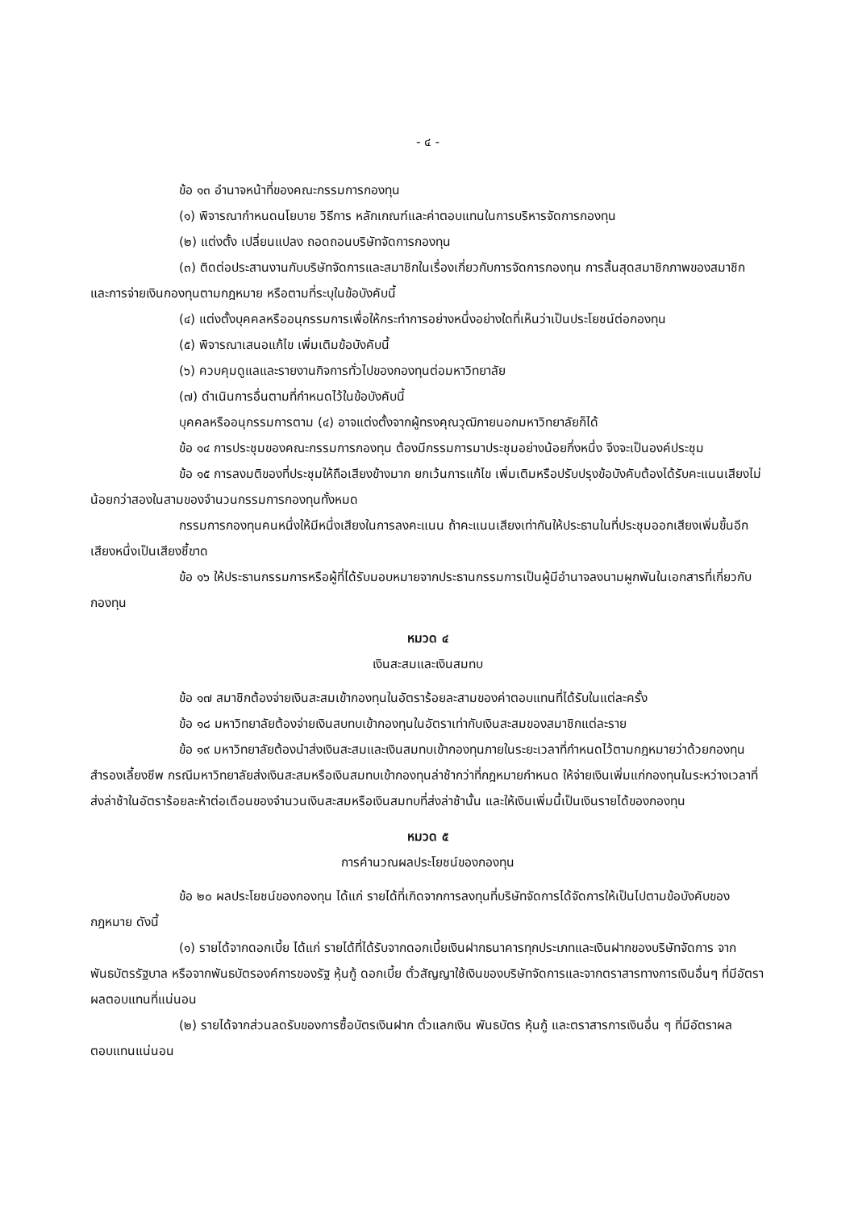- ๔ -
ข้อ ๑๓ อำนาจหน้าที่ของคณะกรรมการกองทุน
(๑) พิจารณากำหนดนโยบาย วิธีการ หลักเกณฑ์และค่าตอบแทนในการบริหารจัดการกองทุน
(๒) แต่งตั้ง เปลี่ยนแปลง ถอดถอนบริษัทจัดการกองทุน
(๓) ติดต่อประสานงานกับบริษัทจัดการและสมาชิกในเรื่องเกี่ยวกับการจัดการกองทุน การสิ้นสุดสมาชิกภาพของสมาชิก และการจ่ายเงินกองทุนตามกฎหมาย หรือตามที่ระบุในข้อบังคับนี้
(๔) แต่งตั้งบุคคลหรืออนุกรรมการเพื่อให้กระทำการอย่างหนึ่งอย่างใดที่เห็นว่าเป็นประโยชน์ต่อกองทุน
(๕) พิจารณาเสนอแก้ไข เพิ่มเติมข้อบังคับนี้
(๖) ควบคุมดูแลและรายงานกิจการทั่วไปของกองทุนต่อมหาวิทยาลัย
(๗) ดำเนินการอื่นตามที่กำหนดไว้ในข้อบังคับนี้
บุคคลหรืออนุกรรมการตาม (๔) อาจแต่งตั้งจากผู้ทรงคุณวุฒิภายนอกมหาวิทยาลัยก็ได้
ข้อ ๑๔ การประชุมของคณะกรรมการกองทุน ต้องมีกรรมการมาประชุมอย่างน้อยกึ่งหนึ่ง จึงจะเป็นองค์ประชุม
ข้อ ๑๕ การลงมติของที่ประชุมให้ถือเสียงข้างมาก ยกเว้นการแก้ไข เพิ่มเติมหรือปรับปรุงข้อบังคับต้องได้รับคะแนนเสียงไม่น้อยกว่าสองในสามของจำนวนกรรมการกองทุนทั้งหมด
กรรมการกองทุนคนหนึ่งให้มีหนึ่งเสียงในการลงคะแนน ถ้าคะแนนเสียงเท่ากันให้ประธานในที่ประชุมออกเสียงเพิ่มขึ้นอีกเสียงหนึ่งเป็นเสียงชี้ขาด
ข้อ ๑๖ ให้ประธานกรรมการหรือผู้ที่ได้รับมอบหมายจากประธานกรรมการเป็นผู้มีอำนาจลงนามผูกพันในเอกสารที่เกี่ยวกับกองทุน
หมวด ๔
เงินสะสมและเงินสมทบ
ข้อ ๑๗ สมาชิกต้องจ่ายเงินสะสมเข้ากองทุนในอัตราร้อยละสามของค่าตอบแทนที่ได้รับในแต่ละครั้ง
ข้อ ๑๘ มหาวิทยาลัยต้องจ่ายเงินสบทบเข้ากองทุนในอัตราเท่ากับเงินสะสมของสมาชิกแต่ละราย
ข้อ ๑๙ มหาวิทยาลัยต้องนำส่งเงินสะสมและเงินสมทบเข้ากองทุนภายในระยะเวลาที่กำหนดไว้ตามกฎหมายว่าด้วยกองทุนสำรองเลี้ยงชีพ กรณีมหาวิทยาลัยส่งเงินสะสมหรือเงินสมทบเข้ากองทุนล่าช้ากว่าที่กฎหมายกำหนด ให้จ่ายเงินเพิ่มแก่กองทุนในระหว่างเวลาที่ส่งล่าช้าในอัตราร้อยละห้าต่อเดือนของจำนวนเงินสะสมหรือเงินสมทบที่ส่งล่าช้านั้น และให้เงินเพิ่มนี้เป็นเงินรายได้ของกองทุน
หมวด ๕
การคำนวณผลประโยชน์ของกองทุน
ข้อ ๒๐ ผลประโยชน์ของกองทุน ได้แก่ รายได้ที่เกิดจากการลงทุนที่บริษัทจัดการได้จัดการให้เป็นไปตามข้อบังคับของกฎหมาย ดังนี้
(๑) รายได้จากดอกเบี้ย ได้แก่ รายได้ที่ได้รับจากดอกเบี้ยเงินฝากธนาคารทุกประเภทและเงินฝากของบริษัทจัดการ จากพันธบัตรรัฐบาล หรือจากพันธบัตรองค์การของรัฐ หุ้นกู้ ดอกเบี้ย ตั๋วสัญญาใช้เงินของบริษัทจัดการและจากตราสารทางการเงินอื่นๆ ที่มีอัตราผลตอบแทนที่แน่นอน
(๒) รายได้จากส่วนลดรับของการซื้อบัตรเงินฝาก ตั๋วแลกเงิน พันธบัตร หุ้นกู้ และตราสารการเงินอื่น ๆ ที่มีอัตราผลตอบแทนแน่นอน